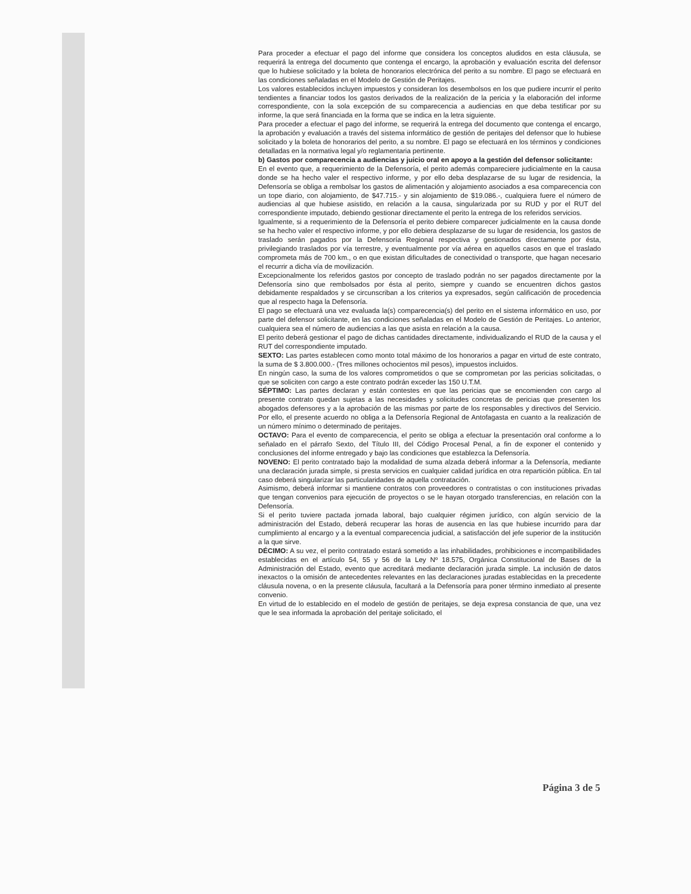Para proceder a efectuar el pago del informe que considera los conceptos aludidos en esta cláusula, se requerirá la entrega del documento que contenga el encargo, la aprobación y evaluación escrita del defensor que lo hubiese solicitado y la boleta de honorarios electrónica del perito a su nombre. El pago se efectuará en las condiciones señaladas en el Modelo de Gestión de Peritajes.
Los valores establecidos incluyen impuestos y consideran los desembolsos en los que pudiere incurrir el perito tendientes a financiar todos los gastos derivados de la realización de la pericia y la elaboración del informe correspondiente, con la sola excepción de su comparecencia a audiencias en que deba testificar por su informe, la que será financiada en la forma que se indica en la letra siguiente.
Para proceder a efectuar el pago del informe, se requerirá la entrega del documento que contenga el encargo, la aprobación y evaluación a través del sistema informático de gestión de peritajes del defensor que lo hubiese solicitado y la boleta de honorarios del perito, a su nombre. El pago se efectuará en los términos y condiciones detalladas en la normativa legal y/o reglamentaria pertinente.
b) Gastos por comparecencia a audiencias y juicio oral en apoyo a la gestión del defensor solicitante:
En el evento que, a requerimiento de la Defensoría, el perito además compareciere judicialmente en la causa donde se ha hecho valer el respectivo informe, y por ello deba desplazarse de su lugar de residencia, la Defensoría se obliga a rembolsar los gastos de alimentación y alojamiento asociados a esa comparecencia con un tope diario, con alojamiento, de $47.715.- y sin alojamiento de $19.086.-, cualquiera fuere el número de audiencias al que hubiese asistido, en relación a la causa, singularizada por su RUD y por el RUT del correspondiente imputado, debiendo gestionar directamente el perito la entrega de los referidos servicios.
Igualmente, si a requerimiento de la Defensoría el perito debiere comparecer judicialmente en la causa donde se ha hecho valer el respectivo informe, y por ello debiera desplazarse de su lugar de residencia, los gastos de traslado serán pagados por la Defensoría Regional respectiva y gestionados directamente por ésta, privilegiando traslados por vía terrestre, y eventualmente por vía aérea en aquellos casos en que el traslado comprometa más de 700 km., o en que existan dificultades de conectividad o transporte, que hagan necesario el recurrir a dicha vía de movilización.
Excepcionalmente los referidos gastos por concepto de traslado podrán no ser pagados directamente por la Defensoría sino que rembolsados por ésta al perito, siempre y cuando se encuentren dichos gastos debidamente respaldados y se circunscriban a los criterios ya expresados, según calificación de procedencia que al respecto haga la Defensoría.
El pago se efectuará una vez evaluada la(s) comparecencia(s) del perito en el sistema informático en uso, por parte del defensor solicitante, en las condiciones señaladas en el Modelo de Gestión de Peritajes. Lo anterior, cualquiera sea el número de audiencias a las que asista en relación a la causa.
El perito deberá gestionar el pago de dichas cantidades directamente, individualizando el RUD de la causa y el RUT del correspondiente imputado.
SEXTO: Las partes establecen como monto total máximo de los honorarios a pagar en virtud de este contrato, la suma de $ 3.800.000.- (Tres millones ochocientos mil pesos), impuestos incluidos.
En ningún caso, la suma de los valores comprometidos o que se comprometan por las pericias solicitadas, o que se soliciten con cargo a este contrato podrán exceder las 150 U.T.M.
SÉPTIMO: Las partes declaran y están contestes en que las pericias que se encomienden con cargo al presente contrato quedan sujetas a las necesidades y solicitudes concretas de pericias que presenten los abogados defensores y a la aprobación de las mismas por parte de los responsables y directivos del Servicio. Por ello, el presente acuerdo no obliga a la Defensoría Regional de Antofagasta en cuanto a la realización de un número mínimo o determinado de peritajes.
OCTAVO: Para el evento de comparecencia, el perito se obliga a efectuar la presentación oral conforme a lo señalado en el párrafo Sexto, del Título III, del Código Procesal Penal, a fin de exponer el contenido y conclusiones del informe entregado y bajo las condiciones que establezca la Defensoría.
NOVENO: El perito contratado bajo la modalidad de suma alzada deberá informar a la Defensoría, mediante una declaración jurada simple, si presta servicios en cualquier calidad jurídica en otra repartición pública. En tal caso deberá singularizar las particularidades de aquella contratación.
Asimismo, deberá informar si mantiene contratos con proveedores o contratistas o con instituciones privadas que tengan convenios para ejecución de proyectos o se le hayan otorgado transferencias, en relación con la Defensoría.
Si el perito tuviere pactada jornada laboral, bajo cualquier régimen jurídico, con algún servicio de la administración del Estado, deberá recuperar las horas de ausencia en las que hubiese incurrido para dar cumplimiento al encargo y a la eventual comparecencia judicial, a satisfacción del jefe superior de la institución a la que sirve.
DÉCIMO: A su vez, el perito contratado estará sometido a las inhabilidades, prohibiciones e incompatibilidades establecidas en el artículo 54, 55 y 56 de la Ley Nº 18.575, Orgánica Constitucional de Bases de la Administración del Estado, evento que acreditará mediante declaración jurada simple. La inclusión de datos inexactos o la omisión de antecedentes relevantes en las declaraciones juradas establecidas en la precedente cláusula novena, o en la presente cláusula, facultará a la Defensoría para poner término inmediato al presente convenio.
En virtud de lo establecido en el modelo de gestión de peritajes, se deja expresa constancia de que, una vez que le sea informada la aprobación del peritaje solicitado, el
Página 3 de 5